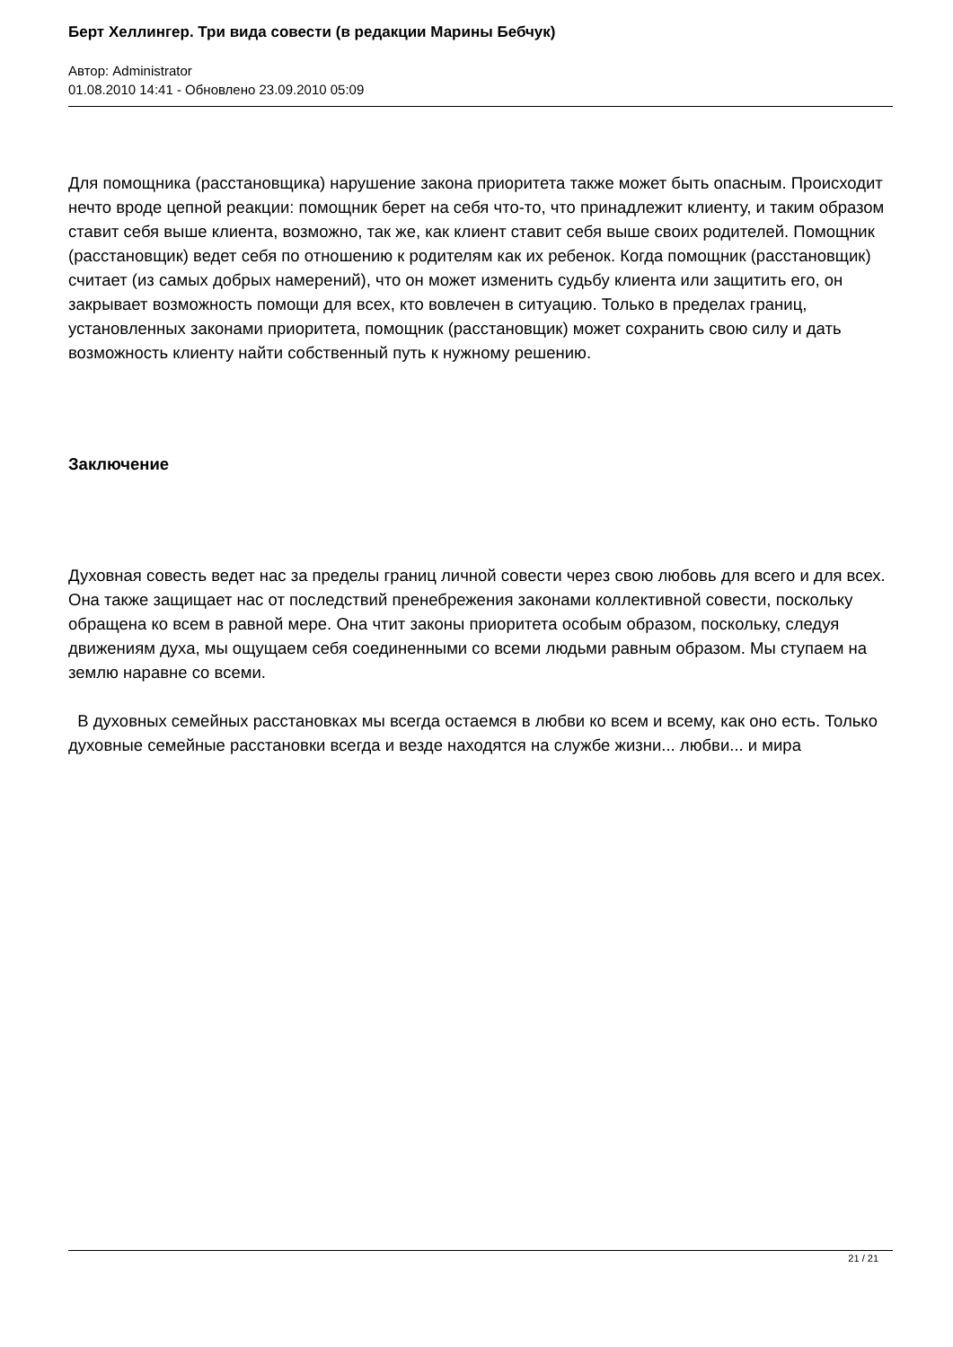Берт Хеллингер. Три вида совести (в редакции Марины Бебчук)
Автор: Administrator
01.08.2010 14:41 - Обновлено 23.09.2010 05:09
Для помощника (расстановщика) нарушение закона приоритета также может быть опасным. Происходит нечто вроде цепной реакции: помощник берет на себя что-то, что принадлежит клиенту, и таким образом ставит себя выше клиента, возможно, так же, как клиент ставит себя выше своих родителей. Помощник (расстановщик) ведет себя по отношению к родителям как их ребенок. Когда помощник (расстановщик) считает (из самых добрых намерений), что он может изменить судьбу клиента или защитить его, он закрывает возможность помощи для всех, кто вовлечен в ситуацию. Только в пределах границ, установленных законами приоритета, помощник (расстановщик) может сохранить свою силу и дать возможность клиенту найти собственный путь к нужному решению.
Заключение
Духовная совесть ведет нас за пределы границ личной совести через свою любовь для всего и для всех. Она также защищает нас от последствий пренебрежения законами коллективной совести, поскольку обращена ко всем в равной мере. Она чтит законы приоритета особым образом, поскольку, следуя движениям духа, мы ощущаем себя соединенными со всеми людьми равным образом. Мы ступаем на землю наравне со всеми.
В духовных семейных расстановках мы всегда остаемся в любви ко всем и всему, как оно есть. Только духовные семейные расстановки всегда и везде находятся на службе жизни... любви... и мира
21 / 21